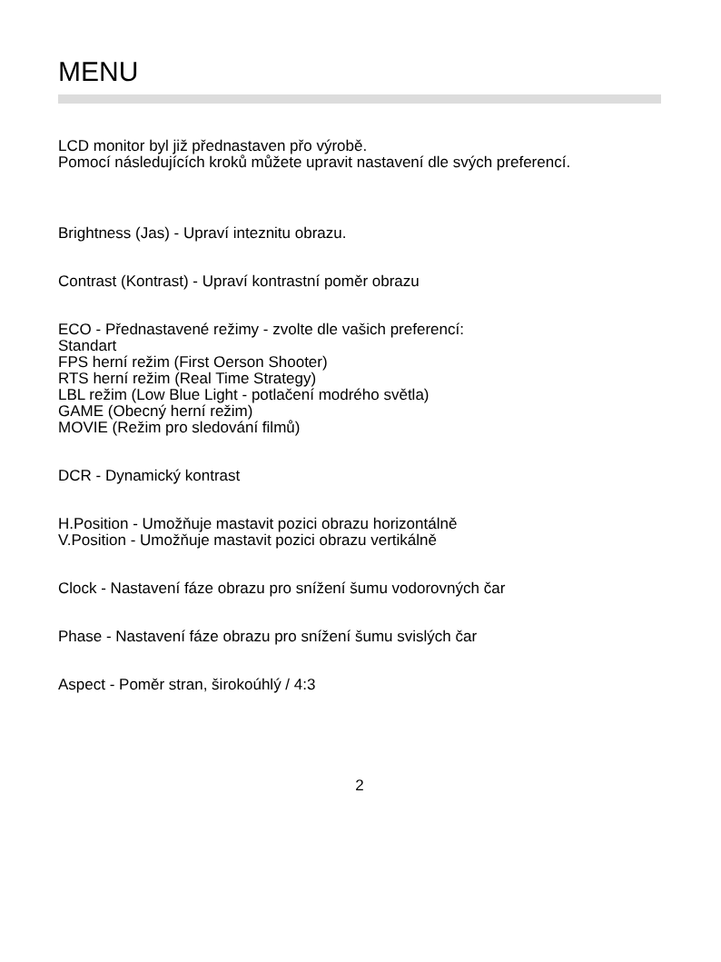MENU
LCD monitor byl již přednastaven přo výrobě.
Pomocí následujících kroků můžete upravit nastavení dle svých preferencí.
Brightness (Jas) - Upraví inteznitu obrazu.
Contrast (Kontrast) - Upraví kontrastní poměr obrazu
ECO - Přednastavené režimy - zvolte dle vašich preferencí:
Standart
FPS herní režim (First Oerson Shooter)
RTS herní režim (Real Time Strategy)
LBL režim (Low Blue Light - potlačení modrého světla)
GAME (Obecný herní režim)
MOVIE (Režim pro sledování filmů)
DCR - Dynamický kontrast
H.Position - Umožňuje mastavit pozici obrazu horizontálně
V.Position - Umožňuje mastavit pozici obrazu vertikálně
Clock - Nastavení fáze obrazu pro snížení šumu vodorovných čar
Phase - Nastavení fáze obrazu pro snížení šumu svislých čar
Aspect - Poměr stran, širokoúhlý / 4:3
2